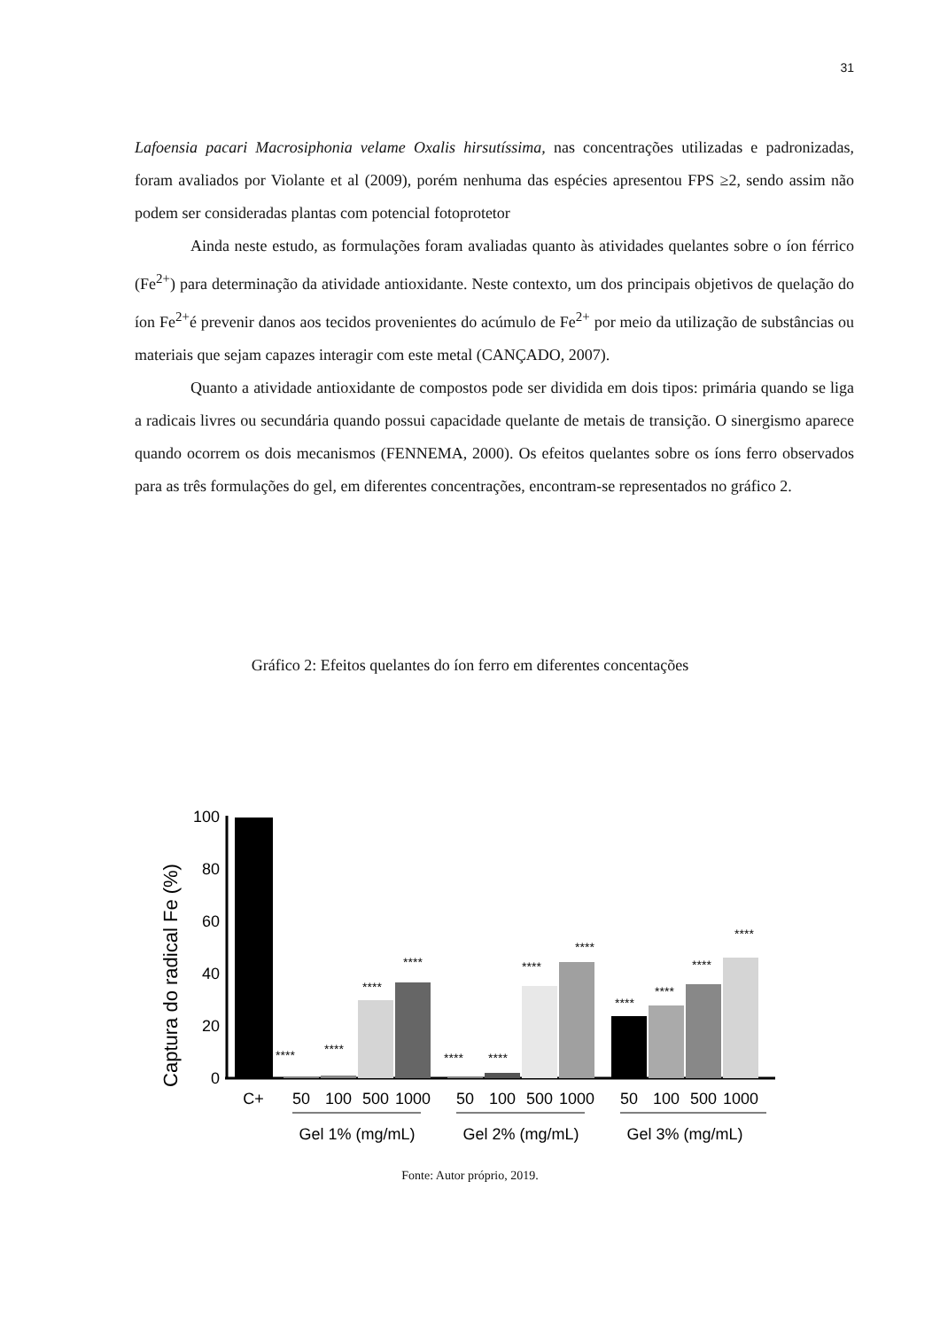31
Lafoensia pacari Macrosiphonia velame Oxalis hirsutíssima, nas concentrações utilizadas e padronizadas, foram avaliados por Violante et al (2009), porém nenhuma das espécies apresentou FPS ≥2, sendo assim não podem ser consideradas plantas com potencial fotoprotetor
Ainda neste estudo, as formulações foram avaliadas quanto às atividades quelantes sobre o íon férrico (Fe<sup>2+</sup>) para determinação da atividade antioxidante. Neste contexto, um dos principais objetivos de quelação do íon Fe<sup>2+</sup>é prevenir danos aos tecidos provenientes do acúmulo de Fe<sup>2+</sup> por meio da utilização de substâncias ou materiais que sejam capazes interagir com este metal (CANÇADO, 2007).
Quanto a atividade antioxidante de compostos pode ser dividida em dois tipos: primária quando se liga a radicais livres ou secundária quando possui capacidade quelante de metais de transição. O sinergismo aparece quando ocorrem os dois mecanismos (FENNEMA, 2000). Os efeitos quelantes sobre os íons ferro observados para as três formulações do gel, em diferentes concentrações, encontram-se representados no gráfico 2.
Gráfico 2: Efeitos quelantes do íon ferro em diferentes concentações
Captura do radical Fe (%)
100
80
60
40
20
0
****
****
****
****
****
****
****
****
****
****
****
****
C+
50
100
500
1000
50
100
500
1000
50
100
500
1000
Gel 1% (mg/mL)
Gel 2% (mg/mL)
Gel 3% (mg/mL)
Fonte: Autor próprio, 2019.